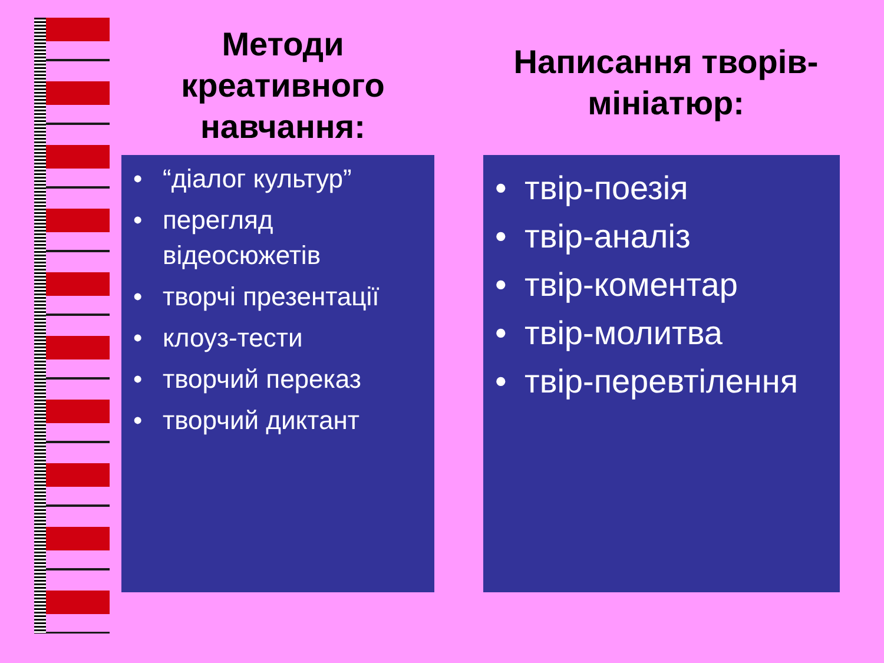Методи креативного навчання:
Написання творів-мініатюр:
“діалог культур”
перегляд відеосюжетів
творчі презентації
клоуз-тести
творчий переказ
творчий диктант
твір-поезія
твір-аналіз
твір-коментар
твір-молитва
твір-перевтілення